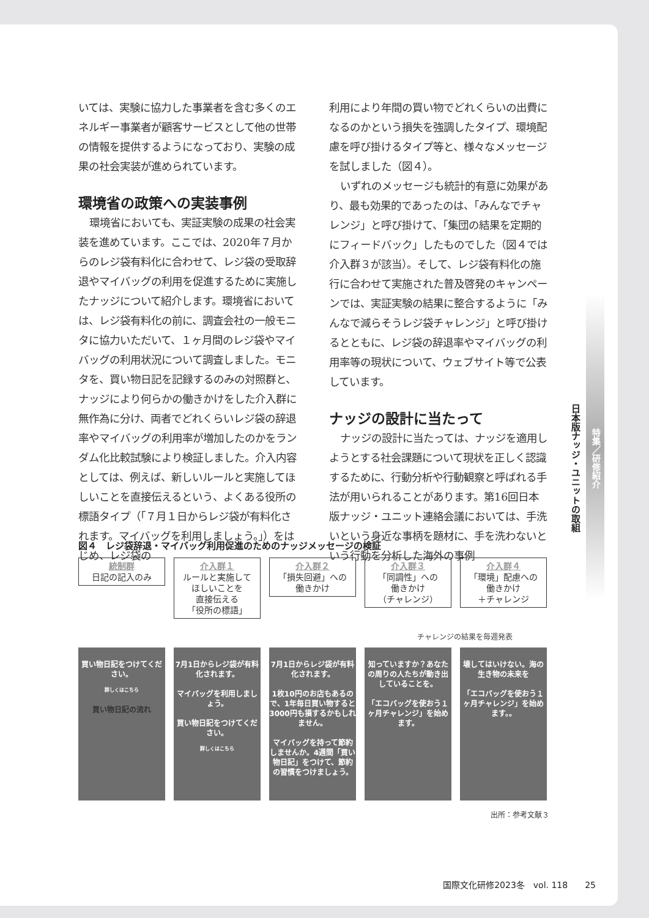いては、実験に協力した事業者を含む多くのエネルギー事業者が顧客サービスとして他の世帯の情報を提供するようになっており、実験の成果の社会実装が進められています。
環境省の政策への実装事例
環境省においても、実証実験の成果の社会実装を進めています。ここでは、2020年７月からのレジ袋有料化に合わせて、レジ袋の受取辞退やマイバッグの利用を促進するために実施したナッジについて紹介します。環境省においては、レジ袋有料化の前に、調査会社の一般モニタに協力いただいて、１ヶ月間のレジ袋やマイバッグの利用状況について調査しました。モニタを、買い物日記を記録するのみの対照群と、ナッジにより何らかの働きかけをした介入群に無作為に分け、両者でどれくらいレジ袋の辞退率やマイバッグの利用率が増加したのかをランダム化比較試験により検証しました。介入内容としては、例えば、新しいルールと実施してほしいことを直接伝えるという、よくある役所の標語タイプ（「７月１日からレジ袋が有料化されます。マイバッグを利用しましょう。」）をはじめ、レジ袋の
利用により年間の買い物でどれくらいの出費になるのかという損失を強調したタイプ、環境配慮を呼び掛けるタイプ等と、様々なメッセージを試しました（図４）。
いずれのメッセージも統計的有意に効果があり、最も効果的であったのは、「みんなでチャレンジ」と呼び掛けて、「集団の結果を定期的にフィードバック」したものでした（図４では介入群３が該当）。そして、レジ袋有料化の施行に合わせて実施された普及啓発のキャンペーンでは、実証実験の結果に整合するように「みんなで減らそうレジ袋チャレンジ」と呼び掛けるとともに、レジ袋の辞退率やマイバッグの利用率等の現状について、ウェブサイト等で公表しています。
ナッジの設計に当たって
ナッジの設計に当たっては、ナッジを適用しようとする社会課題について現状を正しく認識するために、行動分析や行動観察と呼ばれる手法が用いられることがあります。第16回日本版ナッジ・ユニット連絡会議においては、手洗いという身近な事柄を題材に、手を洗わないという行動を分析した海外の事例
日本版ナッジ・ユニットの取組
特集／研修紹介
図４　レジ袋辞退・マイバッグ利用促進のためのナッジメッセージの検証
統制群
日記の記入のみ
介入群１
ルールと実施して
ほしいことを
直接伝える
「役所の標語」
介入群２
「損失回避」への
働きかけ
介入群３
「同調性」への
働きかけ
（チャレンジ）
介入群４
「環境」配慮への
働きかけ
＋チャレンジ
チャレンジの結果を毎週発表
買い物日記をつけてください。
詳しくはこちら
買い物日記の流れ
7月1日からレジ袋が有料化されます。
マイバッグを利用しましょう。
買い物日記をつけてください。
詳しくはこちら
7月1日からレジ袋が有料化されます。
1枚10円のお店もあるので、1年毎日買い物すると3000円も損するかもしれません。
マイバッグを持って節約しませんか。4週間「買い物日記」をつけて、節約の習慣をつけましょう。
知っていますか？あなたの周りの人たちが動き出していることを。
「エコバッグを使おう１ヶ月チャレンジ」を始めます。
壊してはいけない。海の生き物の未来を
「エコバッグを使おう１ヶ月チャレンジ」を始めます。。
出所：参考文献３
国際文化研修2023冬　vol. 118　　25